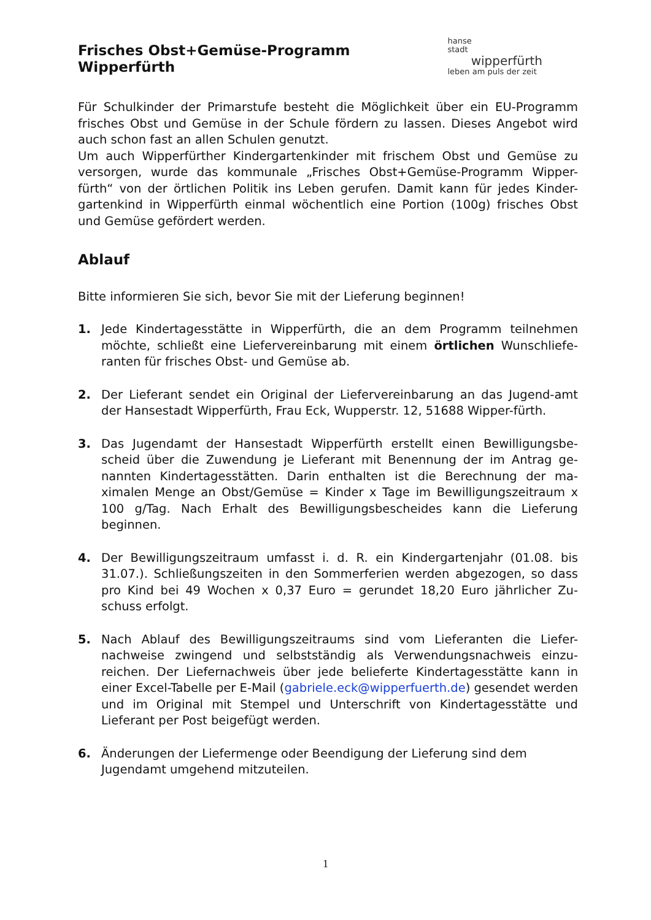Frisches Obst+Gemüse-Programm Wipperfürth
hanse
stadt
wipperfürth
leben am puls der zeit
Für Schulkinder der Primarstufe besteht die Möglichkeit über ein EU-Programm frisches Obst und Gemüse in der Schule fördern zu lassen. Dieses Angebot wird auch schon fast an allen Schulen genutzt.
Um auch Wipperfürther Kindergartenkinder mit frischem Obst und Gemüse zu versorgen, wurde das kommunale „Frisches Obst+Gemüse-Programm Wipper-fürth“ von der örtlichen Politik ins Leben gerufen. Damit kann für jedes Kinder-gartenkind in Wipperfürth einmal wöchentlich eine Portion (100g) frisches Obst und Gemüse gefördert werden.
Ablauf
Bitte informieren Sie sich, bevor Sie mit der Lieferung beginnen!
1. Jede Kindertagesstätte in Wipperfürth, die an dem Programm teilnehmen möchte, schließt eine Liefervereinbarung mit einem örtlichen Wunschliefe-ranten für frisches Obst- und Gemüse ab.
2. Der Lieferant sendet ein Original der Liefervereinbarung an das Jugend-amt der Hansestadt Wipperfürth, Frau Eck, Wupperstr. 12, 51688 Wipper-fürth.
3. Das Jugendamt der Hansestadt Wipperfürth erstellt einen Bewilligungsbe-scheid über die Zuwendung je Lieferant mit Benennung der im Antrag ge-nannten Kindertagesstätten. Darin enthalten ist die Berechnung der ma-ximalen Menge an Obst/Gemüse = Kinder x Tage im Bewilligungszeitraum x 100 g/Tag. Nach Erhalt des Bewilligungsbescheides kann die Lieferung beginnen.
4. Der Bewilligungszeitraum umfasst i. d. R. ein Kindergartenjahr (01.08. bis 31.07.). Schließungszeiten in den Sommerferien werden abgezogen, so dass pro Kind bei 49 Wochen x 0,37 Euro = gerundet 18,20 Euro jährlicher Zu-schuss erfolgt.
5. Nach Ablauf des Bewilligungszeitraums sind vom Lieferanten die Liefer-nachweise zwingend und selbstständig als Verwendungsnachweis einzu-reichen. Der Liefernachweis über jede belieferte Kindertagesstätte kann in einer Excel-Tabelle per E-Mail (gabriele.eck@wipperfuerth.de) gesendet werden und im Original mit Stempel und Unterschrift von Kindertagesstätte und Lieferant per Post beigefügt werden.
6. Änderungen der Liefermenge oder Beendigung der Lieferung sind dem Jugendamt umgehend mitzuteilen.
1